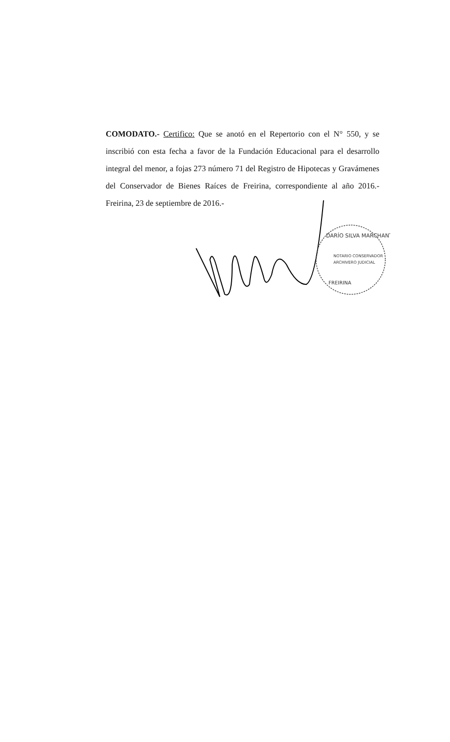COMODATO.- Certifico: Que se anotó en el Repertorio con el N° 550, y se inscribió con esta fecha a favor de la Fundación Educacional para el desarrollo integral del menor, a fojas 273 número 71 del Registro de Hipotecas y Gravámenes del Conservador de Bienes Raíces de Freirina, correspondiente al año 2016.- Freirina, 23 de septiembre de 2016.-
DARÍO SILVA MARCHANT
NOTARIO CONSERVADOR
ARCHIVERO JUDICIAL
FREIRINA